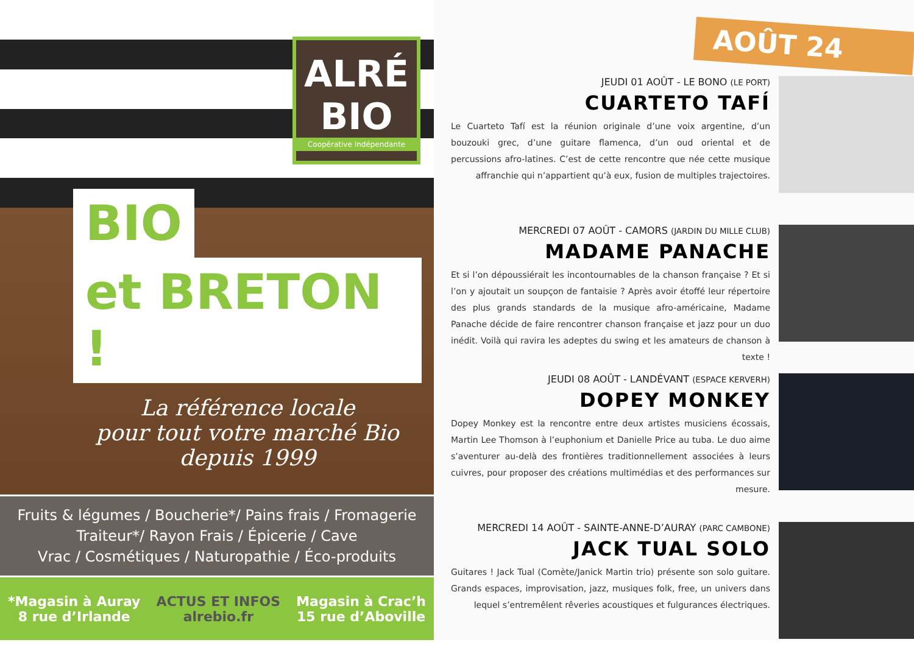ALRÉ
BIO
Coopérative Indépendante
BIO
et BRETON !
La référence locale
pour tout votre marché Bio
depuis 1999
Fruits & légumes / Boucherie*/ Pains frais / Fromagerie
Traiteur*/ Rayon Frais / Épicerie / Cave
Vrac / Cosmétiques / Naturopathie / Éco-produits
*Magasin à Auray
8 rue d’Irlande
ACTUS ET INFOS
alrebio.fr
Magasin à Crac’h
15 rue d’Aboville
AOÛT 24
JEUDI 01 AOÛT - LE BONO (LE PORT)
CUARTETO TAFÍ
Le Cuarteto Tafí est la réunion originale d’une voix argentine, d’un bouzouki grec, d’une guitare flamenca, d’un oud oriental et de percussions afro-latines. C’est de cette rencontre que née cette musique affranchie qui n’appartient qu’à eux, fusion de multiples trajectoires.
MERCREDI 07 AOÛT - CAMORS (JARDIN DU MILLE CLUB)
MADAME PANACHE
Et si l’on dépoussiérait les incontournables de la chanson française ? Et si l’on y ajoutait un soupçon de fantaisie ? Après avoir étoffé leur répertoire des plus grands standards de la musique afro-américaine, Madame Panache décide de faire rencontrer chanson française et jazz pour un duo inédit. Voilà qui ravira les adeptes du swing et les amateurs de chanson à texte !
JEUDI 08 AOÛT - LANDÉVANT (ESPACE KERVERH)
DOPEY MONKEY
Dopey Monkey est la rencontre entre deux artistes musiciens écossais, Martin Lee Thomson à l’euphonium et Danielle Price au tuba. Le duo aime s’aventurer au-delà des frontières traditionnellement associées à leurs cuivres, pour proposer des créations multimédias et des performances sur mesure.
MERCREDI 14 AOÛT - SAINTE-ANNE-D’AURAY (PARC CAMBONE)
JACK TUAL SOLO
Guitares ! Jack Tual (Comète/Janick Martin trio) présente son solo guitare. Grands espaces, improvisation, jazz, musiques folk, free, un univers dans lequel s’entremêlent rêveries acoustiques et fulgurances électriques.